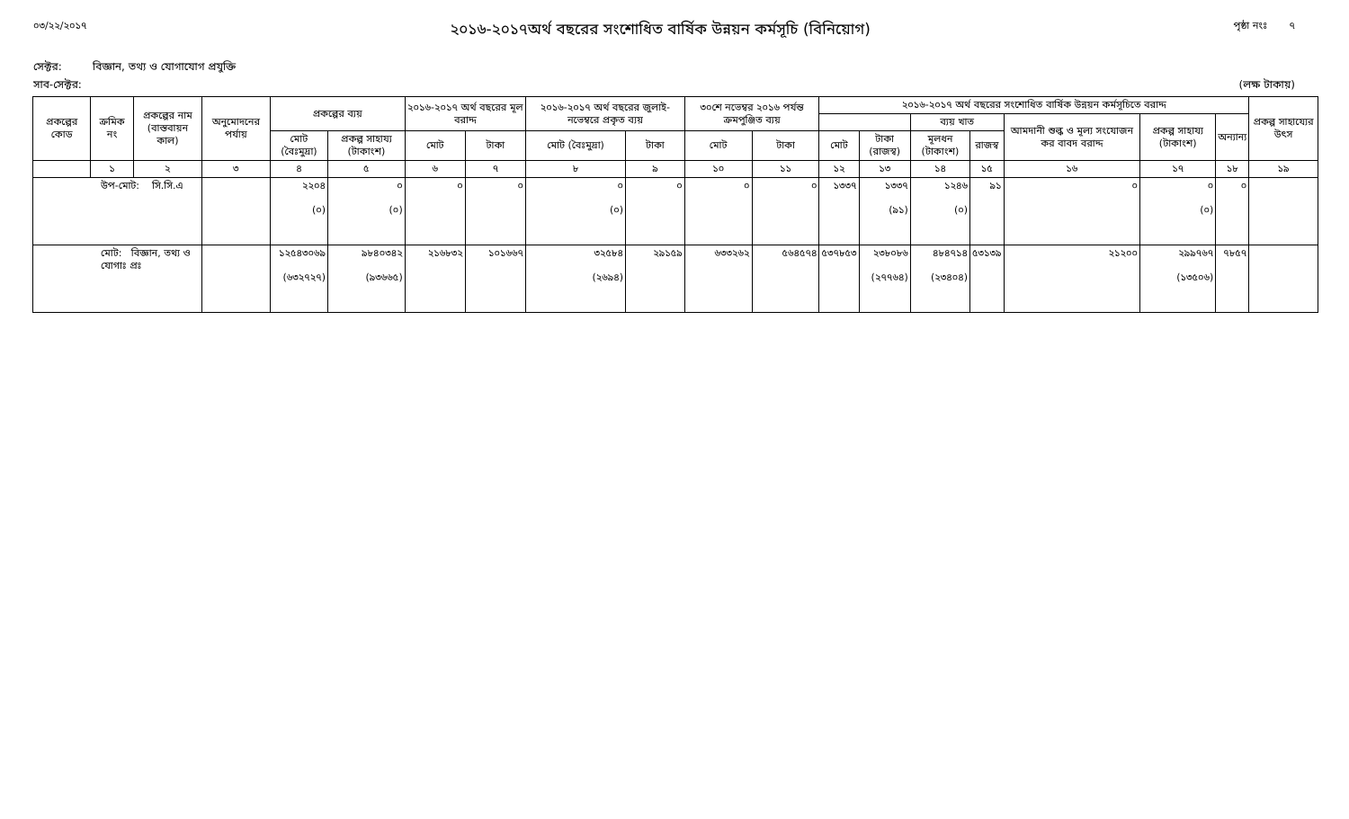০৩/২২/২০১৭ ২০১৬-২০১৭অর্থ বছরের সংশোধিত বার্ষিক উন্নয়ন কর্মসূচি (বিনিয়োগ) পৃষ্ঠা নংঃ ৭
সেক্টর: বিজ্ঞান, তথ্য ও যোগাযোগ প্রযুক্তি
সাব-সেক্টর: (লক্ষ টাকায়)
| প্রকল্পের কোড | ক্রমিক নং | প্রকল্পের নাম (বাস্তবায়ন কাল) | অনুমোদনের পর্যায় | প্রকল্পের ব্যয় | | ২০১৬-২০১৭ অর্থ বছরের মূল বরাদ্দ | | ২০১৬-২০১৭ অর্থ বছরের জুলাই-নভেম্বরে প্রকৃত ব্যয় | | ৩০শে নভেম্বর ২০১৬ পর্যন্ত ক্রমপুঞ্জিত ব্যয় | | ২০১৬-২০১৭ অর্থ বছরের সংশোধিত বার্ষিক উন্নয়ন কর্মসূচিতে বরাদ্দ | | | | | | | প্রকল্প সাহায্যের উৎস |
| --- | --- | --- | --- | --- | --- | --- | --- | --- | --- | --- | --- | --- | --- | --- | --- | --- | --- | --- | --- |
| | | | | | | | | | | | | | | ব্যয় খাত | | আমদানী শুল্ক ও মূল্য সংযোজন কর বাবদ বরাদ্দ | প্রকল্প সাহায্য (টাকাংশ) | অন্যান্য | |
| | | | | মোট (বৈঃমুদ্রা) | প্রকল্প সাহায্য (টাকাংশ) | মোট | টাকা | মোট (বৈঃমুদ্রা) | টাকা | মোট | টাকা | মোট | টাকা (রাজস্ব) | মূলধন (টাকাংশ) | রাজস্ব | | | | |
| | ১ | ২ | ৩ | ৪ | ৫ | ৬ | ৭ | ৮ | ৯ | ১০ | ১১ | ১২ | ১৩ | ১৪ | ১৫ | ১৬ | ১৭ | ১৮ | ১৯ |
| উপ-মোট: সি.সি.এ | | | | ২২০৪ (০) | ০ (০) | ০ | ০ | ০ (০) | ০ | ০ | ০ | ১৩৩৭ | ১৩৩৭ (৯১) | ১২৪৬ (০) | ৯১ | ০ | ০ (০) | ০ | |
| মোট: বিজ্ঞান, তথ্য ও যোগাঃ প্রঃ | | | | ১২৫৪৩০৬৯ (৬৩২৭২৭) | ৯৮৪০৩৪২ (৯৩৬৬৫) | ২১৬৮৩২ | ১০১৬৬৭ | ৩২৫৮৪ (২৬৯৪) | ২৯১৫৯ | ৬৩৩২৬২ | ৫৬৪৫৭৪ | ৫৩৭৮৫৩ | ২৩৮০৮৬ (২৭৭৬৪) | ৪৮৪৭১৪ (২৩৪০৪) | ৫৩১৩৯ | ২১২০০ | ২৯৯৭৬৭ (১৩৫০৬) | ৭৮৫৭ | |